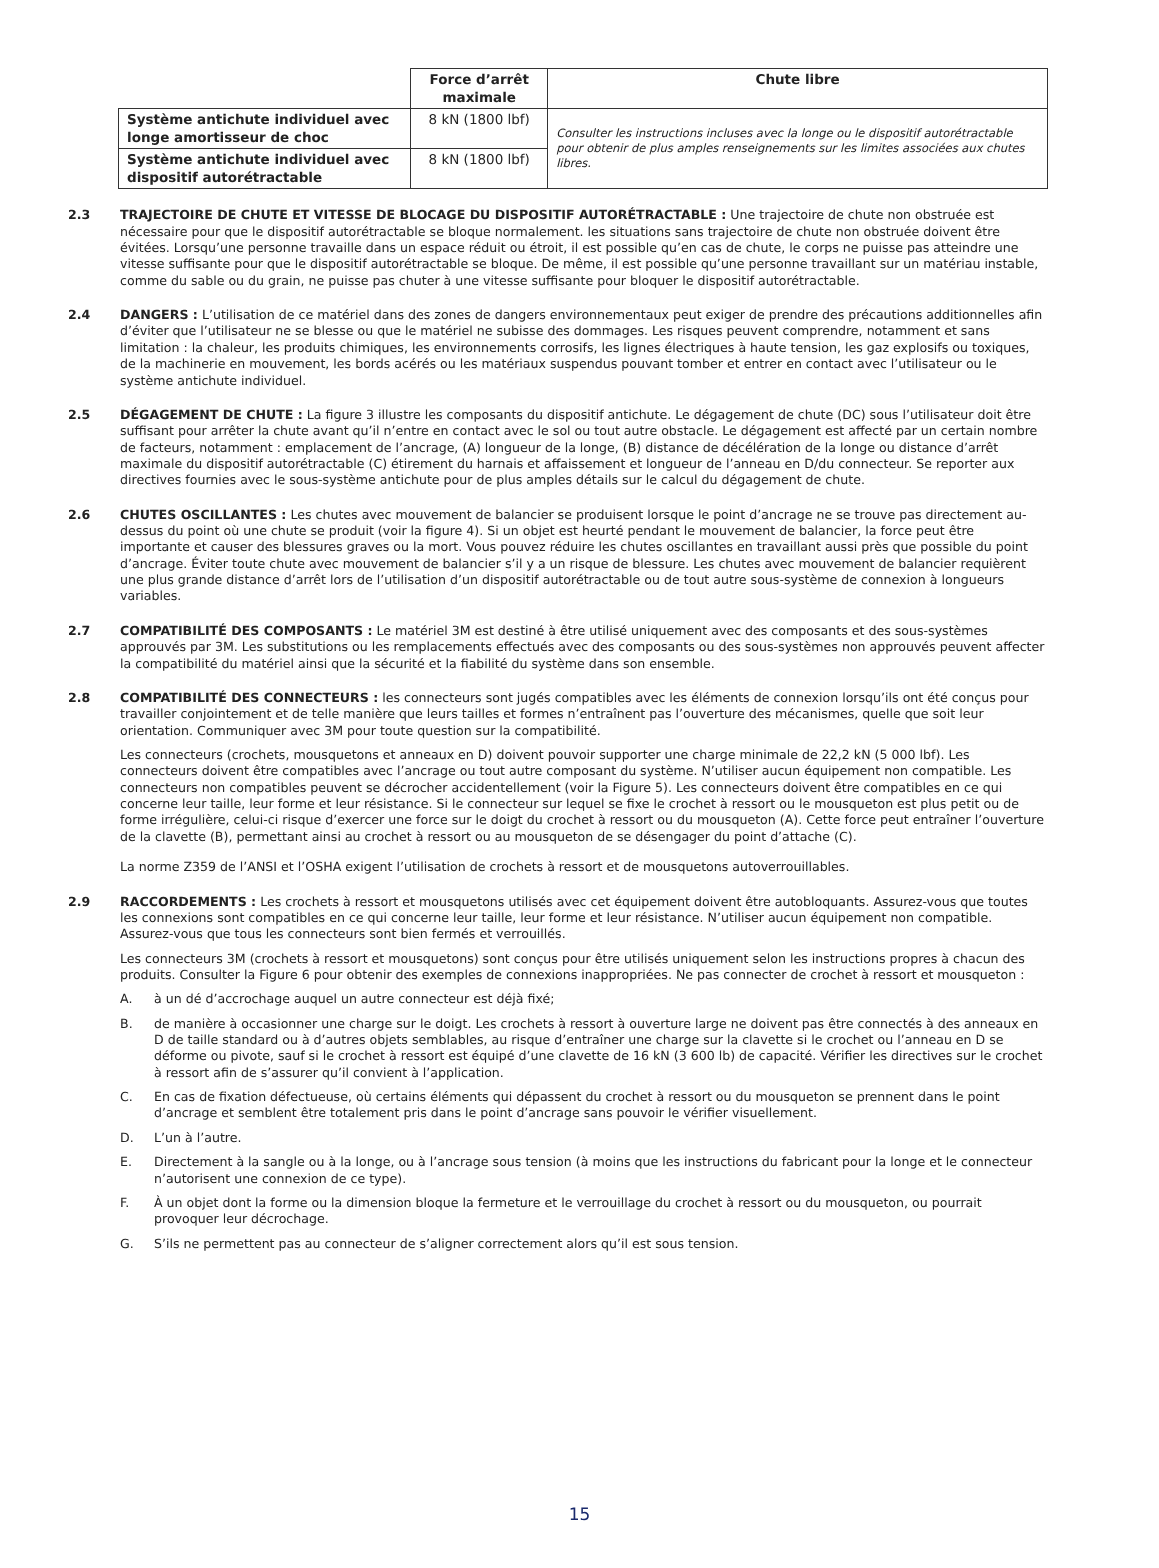| | Force d’arrêt maximale | Chute libre |
| --- | --- | --- |
| Système antichute individuel avec longe amortisseur de choc | 8 kN (1800 lbf) | Consulter les instructions incluses avec la longe ou le dispositif autorétractable pour obtenir de plus amples renseignements sur les limites associées aux chutes libres. |
| Système antichute individuel avec dispositif autorétractable | 8 kN (1800 lbf) | |
2.3 TRAJECTOIRE DE CHUTE ET VITESSE DE BLOCAGE DU DISPOSITIF AUTORÉTRACTABLE : Une trajectoire de chute non obstruée est nécessaire pour que le dispositif autorétractable se bloque normalement. les situations sans trajectoire de chute non obstruée doivent être évitées. Lorsqu’une personne travaille dans un espace réduit ou étroit, il est possible qu’en cas de chute, le corps ne puisse pas atteindre une vitesse suffisante pour que le dispositif autorétractable se bloque. De même, il est possible qu’une personne travaillant sur un matériau instable, comme du sable ou du grain, ne puisse pas chuter à une vitesse suffisante pour bloquer le dispositif autorétractable.
2.4 DANGERS : L’utilisation de ce matériel dans des zones de dangers environnementaux peut exiger de prendre des précautions additionnelles afin d’éviter que l’utilisateur ne se blesse ou que le matériel ne subisse des dommages. Les risques peuvent comprendre, notamment et sans limitation : la chaleur, les produits chimiques, les environnements corrosifs, les lignes électriques à haute tension, les gaz explosifs ou toxiques, de la machinerie en mouvement, les bords acérés ou les matériaux suspendus pouvant tomber et entrer en contact avec l’utilisateur ou le système antichute individuel.
2.5 DÉGAGEMENT DE CHUTE : La figure 3 illustre les composants du dispositif antichute. Le dégagement de chute (DC) sous l’utilisateur doit être suffisant pour arrêter la chute avant qu’il n’entre en contact avec le sol ou tout autre obstacle. Le dégagement est affecté par un certain nombre de facteurs, notamment : emplacement de l’ancrage, (A) longueur de la longe, (B) distance de décélération de la longe ou distance d’arrêt maximale du dispositif autorétractable (C) étirement du harnais et affaissement et longueur de l’anneau en D/du connecteur. Se reporter aux directives fournies avec le sous-système antichute pour de plus amples détails sur le calcul du dégagement de chute.
2.6 CHUTES OSCILLANTES : Les chutes avec mouvement de balancier se produisent lorsque le point d’ancrage ne se trouve pas directement au-dessus du point où une chute se produit (voir la figure 4). Si un objet est heurté pendant le mouvement de balancier, la force peut être importante et causer des blessures graves ou la mort. Vous pouvez réduire les chutes oscillantes en travaillant aussi près que possible du point d’ancrage. Éviter toute chute avec mouvement de balancier s’il y a un risque de blessure. Les chutes avec mouvement de balancier requièrent une plus grande distance d’arrêt lors de l’utilisation d’un dispositif autorétractable ou de tout autre sous-système de connexion à longueurs variables.
2.7 COMPATIBILITÉ DES COMPOSANTS : Le matériel 3M est destiné à être utilisé uniquement avec des composants et des sous-systèmes approuvés par 3M. Les substitutions ou les remplacements effectués avec des composants ou des sous-systèmes non approuvés peuvent affecter la compatibilité du matériel ainsi que la sécurité et la fiabilité du système dans son ensemble.
2.8 COMPATIBILITÉ DES CONNECTEURS : les connecteurs sont jugés compatibles avec les éléments de connexion lorsqu’ils ont été conçus pour travailler conjointement et de telle manière que leurs tailles et formes n’entraînent pas l’ouverture des mécanismes, quelle que soit leur orientation. Communiquer avec 3M pour toute question sur la compatibilité.
Les connecteurs (crochets, mousquetons et anneaux en D) doivent pouvoir supporter une charge minimale de 22,2 kN (5 000 lbf). Les connecteurs doivent être compatibles avec l’ancrage ou tout autre composant du système. N’utiliser aucun équipement non compatible. Les connecteurs non compatibles peuvent se décrocher accidentellement (voir la Figure 5). Les connecteurs doivent être compatibles en ce qui concerne leur taille, leur forme et leur résistance. Si le connecteur sur lequel se fixe le crochet à ressort ou le mousqueton est plus petit ou de forme irrégulière, celui-ci risque d’exercer une force sur le doigt du crochet à ressort ou du mousqueton (A). Cette force peut entraîner l’ouverture de la clavette (B), permettant ainsi au crochet à ressort ou au mousqueton de se désengager du point d’attache (C).
La norme Z359 de l’ANSI et l’OSHA exigent l’utilisation de crochets à ressort et de mousquetons autoverrouillables.
2.9 RACCORDEMENTS : Les crochets à ressort et mousquetons utilisés avec cet équipement doivent être autobloquants. Assurez-vous que toutes les connexions sont compatibles en ce qui concerne leur taille, leur forme et leur résistance. N’utiliser aucun équipement non compatible. Assurez-vous que tous les connecteurs sont bien fermés et verrouillés.
Les connecteurs 3M (crochets à ressort et mousquetons) sont conçus pour être utilisés uniquement selon les instructions propres à chacun des produits. Consulter la Figure 6 pour obtenir des exemples de connexions inappropriées. Ne pas connecter de crochet à ressort et mousqueton :
A. à un dé d’accrochage auquel un autre connecteur est déjà fixé;
B. de manière à occasionner une charge sur le doigt. Les crochets à ressort à ouverture large ne doivent pas être connectés à des anneaux en D de taille standard ou à d’autres objets semblables, au risque d’entraîner une charge sur la clavette si le crochet ou l’anneau en D se déforme ou pivote, sauf si le crochet à ressort est équipé d’une clavette de 16 kN (3 600 lb) de capacité. Vérifier les directives sur le crochet à ressort afin de s’assurer qu’il convient à l’application.
C. En cas de fixation défectueuse, où certains éléments qui dépassent du crochet à ressort ou du mousqueton se prennent dans le point d’ancrage et semblent être totalement pris dans le point d’ancrage sans pouvoir le vérifier visuellement.
D. L’un à l’autre.
E. Directement à la sangle ou à la longe, ou à l’ancrage sous tension (à moins que les instructions du fabricant pour la longe et le connecteur n’autorisent une connexion de ce type).
F. À un objet dont la forme ou la dimension bloque la fermeture et le verrouillage du crochet à ressort ou du mousqueton, ou pourrait provoquer leur décrochage.
G. S’ils ne permettent pas au connecteur de s’aligner correctement alors qu’il est sous tension.
15